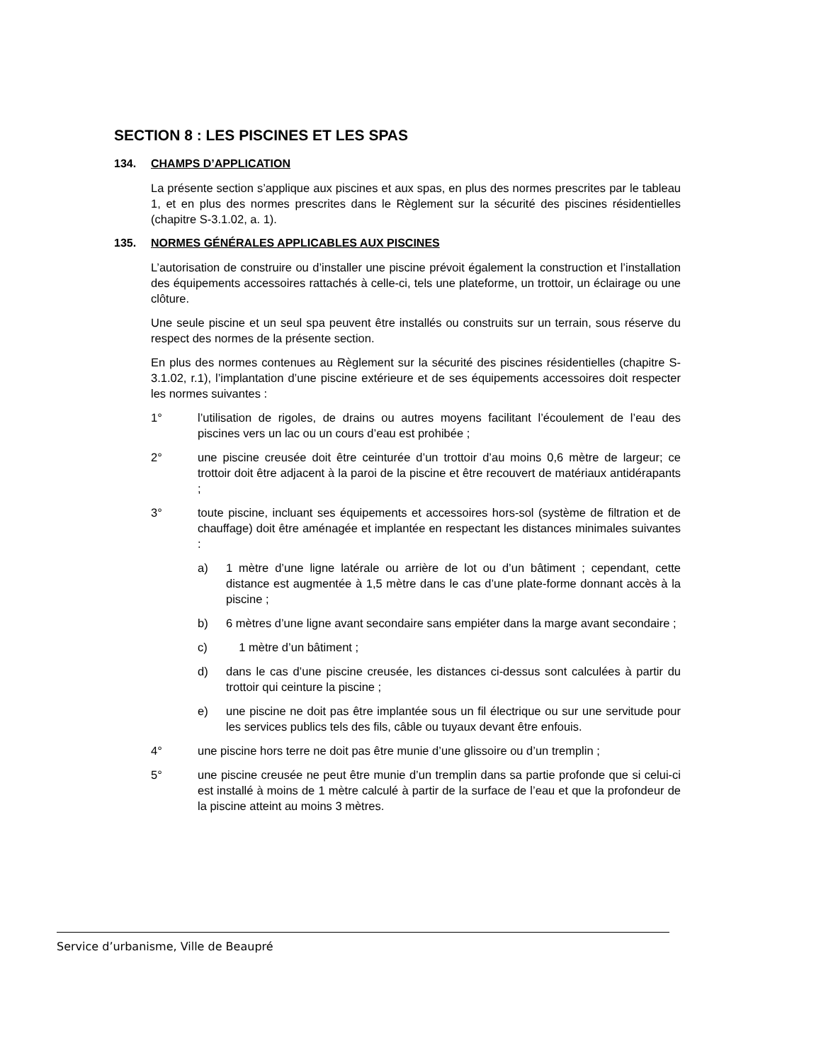SECTION 8 : LES PISCINES ET LES SPAS
134. CHAMPS D’APPLICATION
La présente section s’applique aux piscines et aux spas, en plus des normes prescrites par le tableau 1, et en plus des normes prescrites dans le Règlement sur la sécurité des piscines résidentielles (chapitre S-3.1.02, a. 1).
135. NORMES GÉNÉRALES APPLICABLES AUX PISCINES
L’autorisation de construire ou d’installer une piscine prévoit également la construction et l’installation des équipements accessoires rattachés à celle-ci, tels une plateforme, un trottoir, un éclairage ou une clôture.
Une seule piscine et un seul spa peuvent être installés ou construits sur un terrain, sous réserve du respect des normes de la présente section.
En plus des normes contenues au Règlement sur la sécurité des piscines résidentielles (chapitre S-3.1.02, r.1), l’implantation d’une piscine extérieure et de ses équipements accessoires doit respecter les normes suivantes :
1° l’utilisation de rigoles, de drains ou autres moyens facilitant l’écoulement de l’eau des piscines vers un lac ou un cours d’eau est prohibée ;
2° une piscine creusée doit être ceinturée d’un trottoir d’au moins 0,6 mètre de largeur; ce trottoir doit être adjacent à la paroi de la piscine et être recouvert de matériaux antidérapants ;
3° toute piscine, incluant ses équipements et accessoires hors-sol (système de filtration et de chauffage) doit être aménagée et implantée en respectant les distances minimales suivantes :
a) 1 mètre d’une ligne latérale ou arrière de lot ou d’un bâtiment ; cependant, cette distance est augmentée à 1,5 mètre dans le cas d’une plate-forme donnant accès à la piscine ;
b) 6 mètres d’une ligne avant secondaire sans empiéter dans la marge avant secondaire ;
c) 1 mètre d’un bâtiment ;
d) dans le cas d’une piscine creusée, les distances ci-dessus sont calculées à partir du trottoir qui ceinture la piscine ;
e) une piscine ne doit pas être implantée sous un fil électrique ou sur une servitude pour les services publics tels des fils, câble ou tuyaux devant être enfouis.
4° une piscine hors terre ne doit pas être munie d’une glissoire ou d’un tremplin ;
5° une piscine creusée ne peut être munie d’un tremplin dans sa partie profonde que si celui-ci est installé à moins de 1 mètre calculé à partir de la surface de l’eau et que la profondeur de la piscine atteint au moins 3 mètres.
Service d’urbanisme, Ville de Beaupré